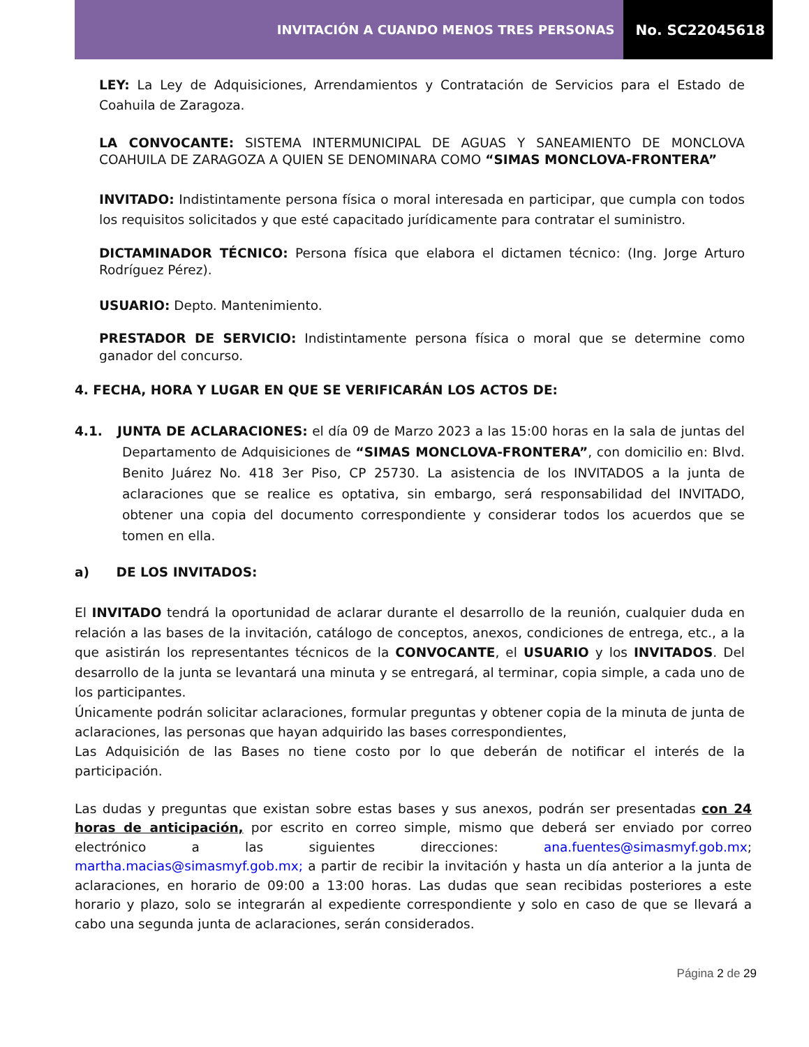INVITACIÓN A CUANDO MENOS TRES PERSONAS
No. SC22045618
LEY: La Ley de Adquisiciones, Arrendamientos y Contratación de Servicios para el Estado de Coahuila de Zaragoza.
LA CONVOCANTE: SISTEMA INTERMUNICIPAL DE AGUAS Y SANEAMIENTO DE MONCLOVA COAHUILA DE ZARAGOZA A QUIEN SE DENOMINARA COMO “SIMAS MONCLOVA-FRONTERA”
INVITADO: Indistintamente persona física o moral interesada en participar, que cumpla con todos los requisitos solicitados y que esté capacitado jurídicamente para contratar el suministro.
DICTAMINADOR TÉCNICO: Persona física que elabora el dictamen técnico: (Ing. Jorge Arturo Rodríguez Pérez).
USUARIO: Depto. Mantenimiento.
PRESTADOR DE SERVICIO: Indistintamente persona física o moral que se determine como ganador del concurso.
4. FECHA, HORA Y LUGAR EN QUE SE VERIFICARÁN LOS ACTOS DE:
4.1. JUNTA DE ACLARACIONES: el día 09 de Marzo 2023 a las 15:00 horas en la sala de juntas del Departamento de Adquisiciones de “SIMAS MONCLOVA-FRONTERA”, con domicilio en: Blvd. Benito Juárez No. 418 3er Piso, CP 25730. La asistencia de los INVITADOS a la junta de aclaraciones que se realice es optativa, sin embargo, será responsabilidad del INVITADO, obtener una copia del documento correspondiente y considerar todos los acuerdos que se tomen en ella.
a) DE LOS INVITADOS:
El INVITADO tendrá la oportunidad de aclarar durante el desarrollo de la reunión, cualquier duda en relación a las bases de la invitación, catálogo de conceptos, anexos, condiciones de entrega, etc., a la que asistirán los representantes técnicos de la CONVOCANTE, el USUARIO y los INVITADOS. Del desarrollo de la junta se levantará una minuta y se entregará, al terminar, copia simple, a cada uno de los participantes.
Únicamente podrán solicitar aclaraciones, formular preguntas y obtener copia de la minuta de junta de aclaraciones, las personas que hayan adquirido las bases correspondientes,
Las Adquisición de las Bases no tiene costo por lo que deberán de notificar el interés de la participación.
Las dudas y preguntas que existan sobre estas bases y sus anexos, podrán ser presentadas con 24 horas de anticipación, por escrito en correo simple, mismo que deberá ser enviado por correo electrónico a las siguientes direcciones: ana.fuentes@simasmyf.gob.mx; martha.macias@simasmyf.gob.mx; a partir de recibir la invitación y hasta un día anterior a la junta de aclaraciones, en horario de 09:00 a 13:00 horas. Las dudas que sean recibidas posteriores a este horario y plazo, solo se integrarán al expediente correspondiente y solo en caso de que se llevará a cabo una segunda junta de aclaraciones, serán considerados.
Página 2 de 29